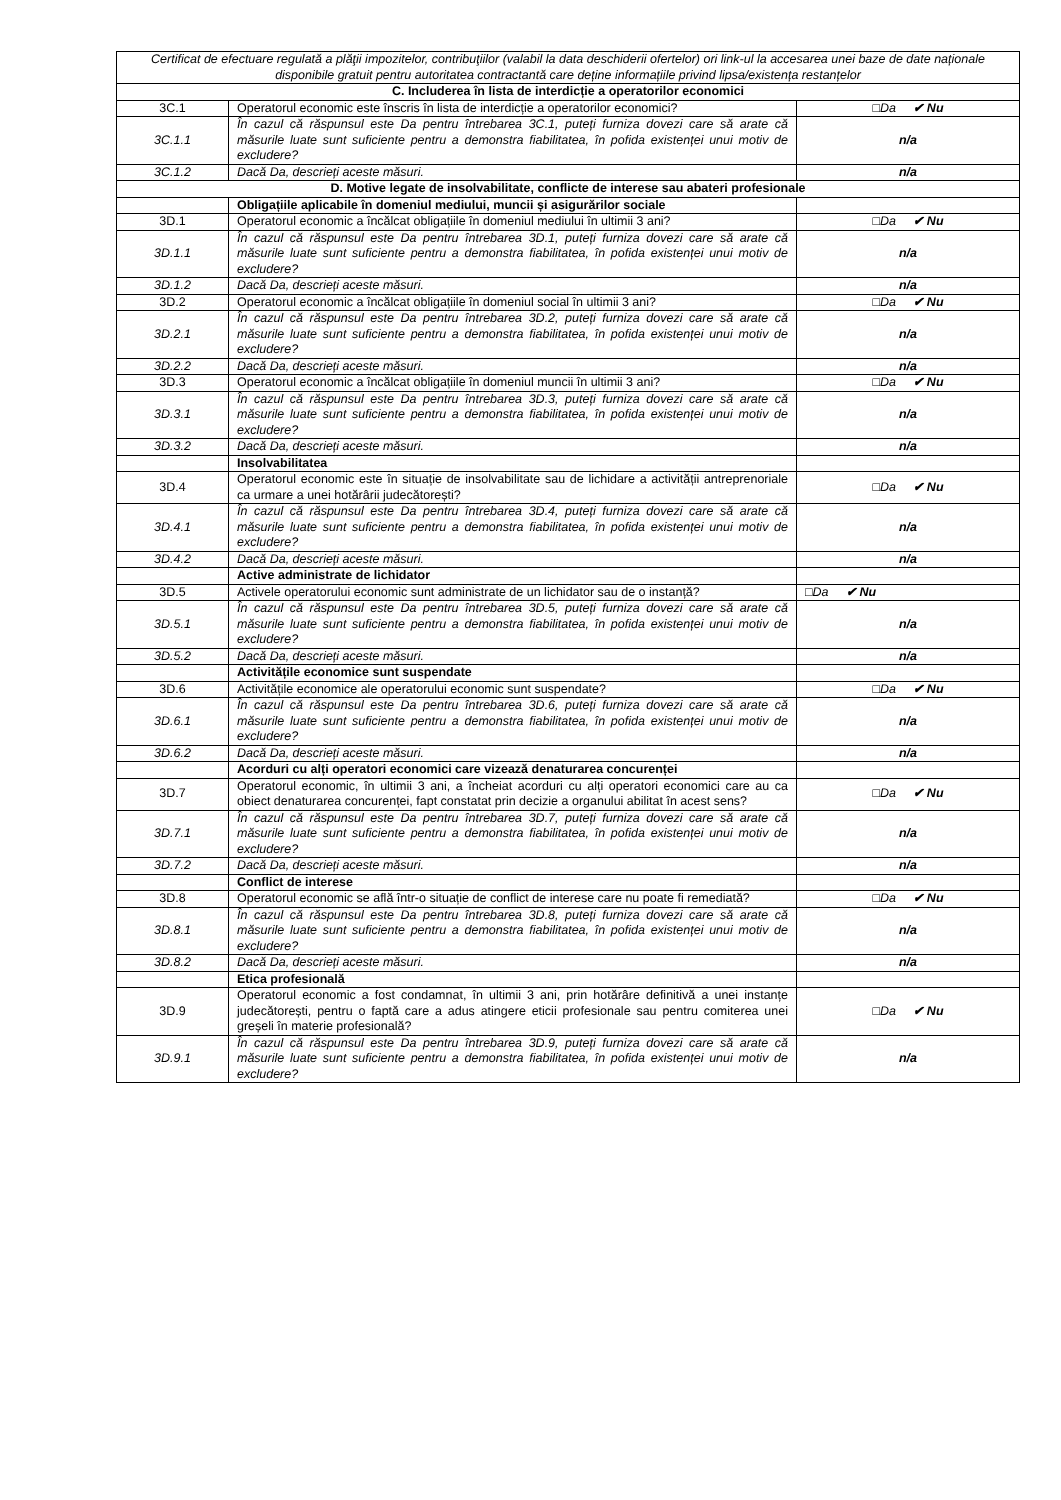| Certificat de efectuare regulată a plăţii impozitelor, contribuţiilor (valabil la data deschiderii ofertelor) ori link-ul la accesarea unei baze de date naționale disponibile gratuit pentru autoritatea contractantă care deține informațiile privind lipsa/existența restanțelor | | |
| C. Includerea în lista de interdicție a operatorilor economici | | |
| 3C.1 | Operatorul economic este înscris în lista de interdicție a operatorilor economici? | □Da ✔ Nu |
| 3C.1.1 | În cazul că răspunsul este Da pentru întrebarea 3C.1, puteți furniza dovezi care să arate că măsurile luate sunt suficiente pentru a demonstra fiabilitatea, în pofida existenței unui motiv de excludere? | n/a |
| 3C.1.2 | Dacă Da, descrieți aceste măsuri. | n/a |
| D. Motive legate de insolvabilitate, conflicte de interese sau abateri profesionale | | |
| | Obligațiile aplicabile în domeniul mediului, muncii și asigurărilor sociale | |
| 3D.1 | Operatorul economic a încălcat obligațiile în domeniul mediului în ultimii 3 ani? | □Da ✔ Nu |
| 3D.1.1 | În cazul că răspunsul este Da pentru întrebarea 3D.1, puteți furniza dovezi care să arate că măsurile luate sunt suficiente pentru a demonstra fiabilitatea, în pofida existenței unui motiv de excludere? | n/a |
| 3D.1.2 | Dacă Da, descrieți aceste măsuri. | n/a |
| 3D.2 | Operatorul economic a încălcat obligațiile în domeniul social în ultimii 3 ani? | □Da ✔ Nu |
| 3D.2.1 | În cazul că răspunsul este Da pentru întrebarea 3D.2, puteți furniza dovezi care să arate că măsurile luate sunt suficiente pentru a demonstra fiabilitatea, în pofida existenței unui motiv de excludere? | n/a |
| 3D.2.2 | Dacă Da, descrieți aceste măsuri. | n/a |
| 3D.3 | Operatorul economic a încălcat obligațiile în domeniul muncii în ultimii 3 ani? | □Da ✔ Nu |
| 3D.3.1 | În cazul că răspunsul este Da pentru întrebarea 3D.3, puteți furniza dovezi care să arate că măsurile luate sunt suficiente pentru a demonstra fiabilitatea, în pofida existenței unui motiv de excludere? | n/a |
| 3D.3.2 | Dacă Da, descrieți aceste măsuri. | n/a |
| | Insolvabilitatea | |
| 3D.4 | Operatorul economic este în situație de insolvabilitate sau de lichidare a activității antreprenoriale ca urmare a unei hotărârii judecătorești? | □Da ✔ Nu |
| 3D.4.1 | În cazul că răspunsul este Da pentru întrebarea 3D.4, puteți furniza dovezi care să arate că măsurile luate sunt suficiente pentru a demonstra fiabilitatea, în pofida existenței unui motiv de excludere? | n/a |
| 3D.4.2 | Dacă Da, descrieți aceste măsuri. | n/a |
| | Active administrate de lichidator | |
| 3D.5 | Activele operatorului economic sunt administrate de un lichidator sau de o instanță? | □Da ✔ Nu |
| 3D.5.1 | În cazul că răspunsul este Da pentru întrebarea 3D.5, puteți furniza dovezi care să arate că măsurile luate sunt suficiente pentru a demonstra fiabilitatea, în pofida existenței unui motiv de excludere? | n/a |
| 3D.5.2 | Dacă Da, descrieți aceste măsuri. | n/a |
| | Activitățile economice sunt suspendate | |
| 3D.6 | Activitățile economice ale operatorului economic sunt suspendate? | □Da ✔ Nu |
| 3D.6.1 | În cazul că răspunsul este Da pentru întrebarea 3D.6, puteți furniza dovezi care să arate că măsurile luate sunt suficiente pentru a demonstra fiabilitatea, în pofida existenței unui motiv de excludere? | n/a |
| 3D.6.2 | Dacă Da, descrieți aceste măsuri. | n/a |
| | Acorduri cu alți operatori economici care vizează denaturarea concurenței | |
| 3D.7 | Operatorul economic, în ultimii 3 ani, a încheiat acorduri cu alți operatori economici care au ca obiect denaturarea concurenței, fapt constatat prin decizie a organului abilitat în acest sens? | □Da ✔ Nu |
| 3D.7.1 | În cazul că răspunsul este Da pentru întrebarea 3D.7, puteți furniza dovezi care să arate că măsurile luate sunt suficiente pentru a demonstra fiabilitatea, în pofida existenței unui motiv de excludere? | n/a |
| 3D.7.2 | Dacă Da, descrieți aceste măsuri. | n/a |
| | Conflict de interese | |
| 3D.8 | Operatorul economic se află într-o situație de conflict de interese care nu poate fi remediată? | □Da ✔ Nu |
| 3D.8.1 | În cazul că răspunsul este Da pentru întrebarea 3D.8, puteți furniza dovezi care să arate că măsurile luate sunt suficiente pentru a demonstra fiabilitatea, în pofida existenței unui motiv de excludere? | n/a |
| 3D.8.2 | Dacă Da, descrieți aceste măsuri. | n/a |
| | Etica profesională | |
| 3D.9 | Operatorul economic a fost condamnat, în ultimii 3 ani, prin hotărâre definitivă a unei instanțe judecătorești, pentru o faptă care a adus atingere eticii profesionale sau pentru comiterea unei greșeli în materie profesională? | □Da ✔ Nu |
| 3D.9.1 | În cazul că răspunsul este Da pentru întrebarea 3D.9, puteți furniza dovezi care să arate că măsurile luate sunt suficiente pentru a demonstra fiabilitatea, în pofida existenței unui motiv de excludere? | n/a |